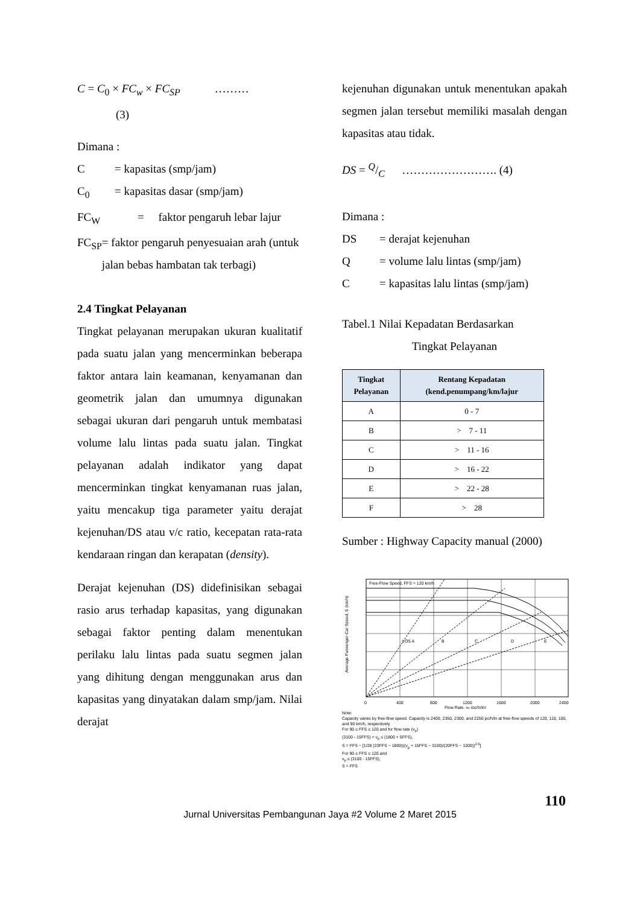C = C<sub>0</sub> × FC<sub>w</sub> × FC<sub>SP</sub> ………
(3)
Dimana :
C = kapasitas (smp/jam)
C<sub>0</sub> = kapasitas dasar (smp/jam)
FC<sub>W</sub> = faktor pengaruh lebar lajur
FC<sub>SP</sub> = faktor pengaruh penyesuaian arah (untuk jalan bebas hambatan tak terbagi)
2.4 Tingkat Pelayanan
Tingkat pelayanan merupakan ukuran kualitatif pada suatu jalan yang mencerminkan beberapa faktor antara lain keamanan, kenyamanan dan geometrik jalan dan umumnya digunakan sebagai ukuran dari pengaruh untuk membatasi volume lalu lintas pada suatu jalan. Tingkat pelayanan adalah indikator yang dapat mencerminkan tingkat kenyamanan ruas jalan, yaitu mencakup tiga parameter yaitu derajat kejenuhan/DS atau v/c ratio, kecepatan rata-rata kendaraan ringan dan kerapatan (density).
Derajat kejenuhan (DS) didefinisikan sebagai rasio arus terhadap kapasitas, yang digunakan sebagai faktor penting dalam menentukan perilaku lalu lintas pada suatu segmen jalan yang dihitung dengan menggunakan arus dan kapasitas yang dinyatakan dalam smp/jam. Nilai derajat
kejenuhan digunakan untuk menentukan apakah segmen jalan tersebut memiliki masalah dengan kapasitas atau tidak.
DS = Q/C ……………………. (4)
Dimana :
DS = derajat kejenuhan
Q = volume lalu lintas (smp/jam)
C = kapasitas lalu lintas (smp/jam)
Tabel.1 Nilai Kepadatan Berdasarkan
Tingkat Pelayanan
| Tingkat Pelayanan | Rentang Kepadatan (kend.penumpang/km/lajur |
| --- | --- |
| A | 0 - 7 |
| B | > 7 - 11 |
| C | > 11 - 16 |
| D | > 16 - 22 |
| E | > 22 - 28 |
| F | > 28 |
Sumber : Highway Capacity manual (2000)
Free-Flow Speed, FFS = 120 km/h
LOS A
B
C
D
E
0
400
800
1200
1600
2000
2400
Flow Rate, vp (pc/h/ln)
Average Passenger-Car Speed, S (km/h)
Note:
Capacity varies by free-flow speed. Capacity is 2400, 2350, 2300, and 2250 pc/h/ln at free-flow speeds of 120, 110, 100, and 90 km/h, respectively.
For 90 ≤ FFS ≤ 120 and for flow rate (v<sub>p</sub>)
(3100 - 15FFS) < v<sub>p</sub> ≤ (1800 + 5FFS),
S = FFS − [1/28 (23FFS − 1800)((v<sub>p</sub> + 15FFS − 3100)/(20FFS − 1300))<sup>2.6</sup>]
For 90 ≤ FFS ≤ 120 and
v<sub>p</sub> ≤ (3100 - 15FFS),
S = FFS
110
Jurnal Universitas Pembangunan Jaya #2 Volume 2 Maret 2015